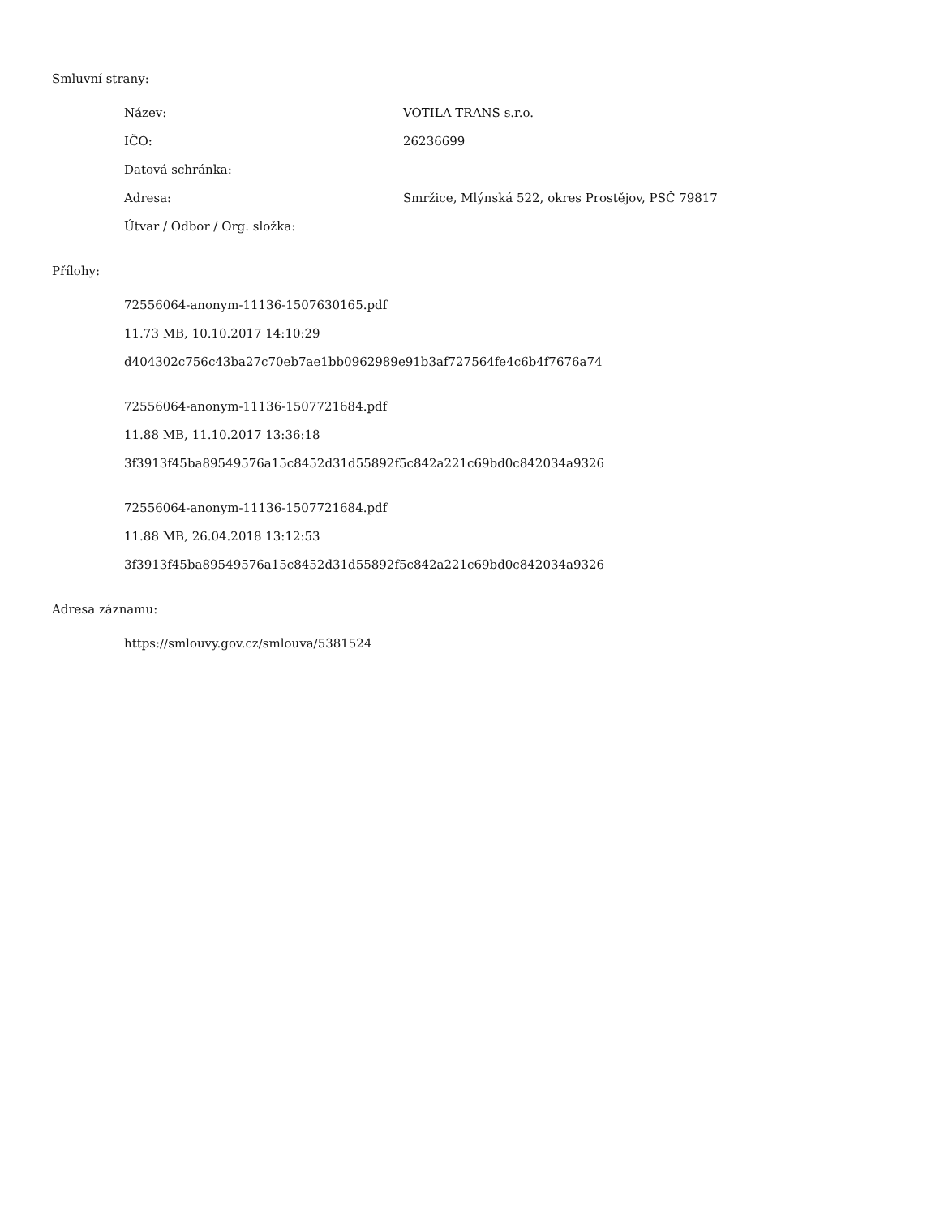Smluvní strany:
| Název: | VOTILA TRANS s.r.o. |
| IČO: | 26236699 |
| Datová schránka: | |
| Adresa: | Smržice, Mlýnská 522, okres Prostějov, PSČ 79817 |
| Útvar / Odbor / Org. složka: | |
Přílohy:
72556064-anonym-11136-1507630165.pdf
11.73 MB, 10.10.2017 14:10:29
d404302c756c43ba27c70eb7ae1bb0962989e91b3af727564fe4c6b4f7676a74
72556064-anonym-11136-1507721684.pdf
11.88 MB, 11.10.2017 13:36:18
3f3913f45ba89549576a15c8452d31d55892f5c842a221c69bd0c842034a9326
72556064-anonym-11136-1507721684.pdf
11.88 MB, 26.04.2018 13:12:53
3f3913f45ba89549576a15c8452d31d55892f5c842a221c69bd0c842034a9326
Adresa záznamu:
https://smlouvy.gov.cz/smlouva/5381524